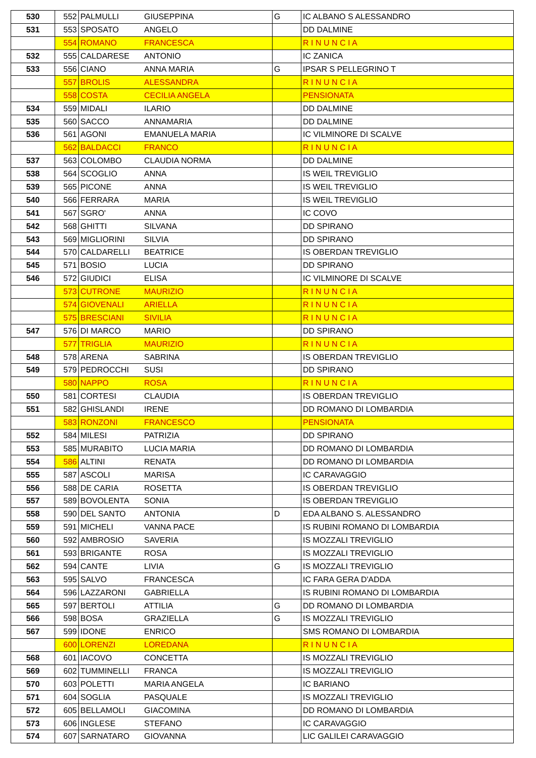| 530 | 552 | PALMULLI | GIUSEPPINA | G | IC ALBANO S ALESSANDRO |
| 531 | 553 | SPOSATO | ANGELO | | DD DALMINE |
| | 554 | ROMANO | FRANCESCA | | R I N U N C I A |
| 532 | 555 | CALDARESE | ANTONIO | | IC ZANICA |
| 533 | 556 | CIANO | ANNA MARIA | G | IPSAR S PELLEGRINO T |
| | 557 | BROLIS | ALESSANDRA | | R I N U N C I A |
| | 558 | COSTA | CECILIA ANGELA | | PENSIONATA |
| 534 | 559 | MIDALI | ILARIO | | DD DALMINE |
| 535 | 560 | SACCO | ANNAMARIA | | DD DALMINE |
| 536 | 561 | AGONI | EMANUELA MARIA | | IC VILMINORE DI SCALVE |
| | 562 | BALDACCI | FRANCO | | R I N U N C I A |
| 537 | 563 | COLOMBO | CLAUDIA NORMA | | DD DALMINE |
| 538 | 564 | SCOGLIO | ANNA | | IS WEIL TREVIGLIO |
| 539 | 565 | PICONE | ANNA | | IS WEIL TREVIGLIO |
| 540 | 566 | FERRARA | MARIA | | IS WEIL TREVIGLIO |
| 541 | 567 | SGRO' | ANNA | | IC COVO |
| 542 | 568 | GHITTI | SILVANA | | DD SPIRANO |
| 543 | 569 | MIGLIORINI | SILVIA | | DD SPIRANO |
| 544 | 570 | CALDARELLI | BEATRICE | | IS OBERDAN TREVIGLIO |
| 545 | 571 | BOSIO | LUCIA | | DD SPIRANO |
| 546 | 572 | GIUDICI | ELISA | | IC VILMINORE DI SCALVE |
| | 573 | CUTRONE | MAURIZIO | | R I N U N C I A |
| | 574 | GIOVENALI | ARIELLA | | R I N U N C I A |
| | 575 | BRESCIANI | SIVILIA | | R I N U N C I A |
| 547 | 576 | DI MARCO | MARIO | | DD SPIRANO |
| | 577 | TRIGLIA | MAURIZIO | | R I N U N C I A |
| 548 | 578 | ARENA | SABRINA | | IS OBERDAN TREVIGLIO |
| 549 | 579 | PEDROCCHI | SUSI | | DD SPIRANO |
| | 580 | NAPPO | ROSA | | R I N U N C I A |
| 550 | 581 | CORTESI | CLAUDIA | | IS OBERDAN TREVIGLIO |
| 551 | 582 | GHISLANDI | IRENE | | DD ROMANO DI LOMBARDIA |
| | 583 | RONZONI | FRANCESCO | | PENSIONATA |
| 552 | 584 | MILESI | PATRIZIA | | DD SPIRANO |
| 553 | 585 | MURABITO | LUCIA MARIA | | DD ROMANO DI LOMBARDIA |
| 554 | 586 | ALTINI | RENATA | | DD ROMANO DI LOMBARDIA |
| 555 | 587 | ASCOLI | MARISA | | IC CARAVAGGIO |
| 556 | 588 | DE CARIA | ROSETTA | | IS OBERDAN TREVIGLIO |
| 557 | 589 | BOVOLENTA | SONIA | | IS OBERDAN TREVIGLIO |
| 558 | 590 | DEL SANTO | ANTONIA | D | EDA ALBANO S. ALESSANDRO |
| 559 | 591 | MICHELI | VANNA PACE | | IS RUBINI ROMANO DI LOMBARDIA |
| 560 | 592 | AMBROSIO | SAVERIA | | IS MOZZALI TREVIGLIO |
| 561 | 593 | BRIGANTE | ROSA | | IS MOZZALI TREVIGLIO |
| 562 | 594 | CANTE | LIVIA | G | IS MOZZALI TREVIGLIO |
| 563 | 595 | SALVO | FRANCESCA | | IC FARA GERA D'ADDA |
| 564 | 596 | LAZZARONI | GABRIELLA | | IS RUBINI ROMANO DI LOMBARDIA |
| 565 | 597 | BERTOLI | ATTILIA | G | DD ROMANO DI LOMBARDIA |
| 566 | 598 | BOSA | GRAZIELLA | G | IS MOZZALI TREVIGLIO |
| 567 | 599 | IDONE | ENRICO | | SMS ROMANO DI LOMBARDIA |
| | 600 | LORENZI | LOREDANA | | R I N U N C I A |
| 568 | 601 | IACOVO | CONCETTA | | IS MOZZALI TREVIGLIO |
| 569 | 602 | TUMMINELLI | FRANCA | | IS MOZZALI TREVIGLIO |
| 570 | 603 | POLETTI | MARIA ANGELA | | IC BARIANO |
| 571 | 604 | SOGLIA | PASQUALE | | IS MOZZALI TREVIGLIO |
| 572 | 605 | BELLAMOLI | GIACOMINA | | DD ROMANO DI LOMBARDIA |
| 573 | 606 | INGLESE | STEFANO | | IC CARAVAGGIO |
| 574 | 607 | SARNATARO | GIOVANNA | | LIC GALILEI CARAVAGGIO |